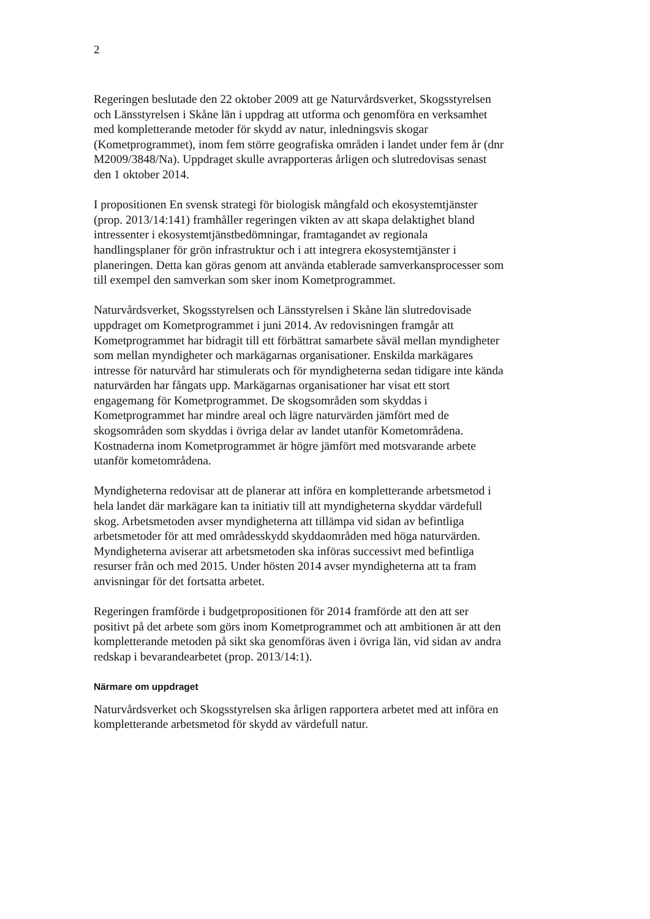2
Regeringen beslutade den 22 oktober 2009 att ge Naturvårdsverket, Skogsstyrelsen och Länsstyrelsen i Skåne län i uppdrag att utforma och genomföra en verksamhet med kompletterande metoder för skydd av natur, inledningsvis skogar (Kometprogrammet), inom fem större geografiska områden i landet under fem år (dnr M2009/3848/Na). Uppdraget skulle avrapporteras årligen och slutredovisas senast den 1 oktober 2014.
I propositionen En svensk strategi för biologisk mångfald och ekosystemtjänster (prop. 2013/14:141) framhåller regeringen vikten av att skapa delaktighet bland intressenter i ekosystemtjänstbedömningar, framtagandet av regionala handlingsplaner för grön infrastruktur och i att integrera ekosystemtjänster i planeringen. Detta kan göras genom att använda etablerade samverkansprocesser som till exempel den samverkan som sker inom Kometprogrammet.
Naturvårdsverket, Skogsstyrelsen och Länsstyrelsen i Skåne län slutredovisade uppdraget om Kometprogrammet i juni 2014. Av redovisningen framgår att Kometprogrammet har bidragit till ett förbättrat samarbete såväl mellan myndigheter som mellan myndigheter och markägarnas organisationer. Enskilda markägares intresse för naturvård har stimulerats och för myndigheterna sedan tidigare inte kända naturvärden har fångats upp. Markägarnas organisationer har visat ett stort engagemang för Kometprogrammet. De skogsområden som skyddas i Kometprogrammet har mindre areal och lägre naturvärden jämfört med de skogsområden som skyddas i övriga delar av landet utanför Kometområdena. Kostnaderna inom Kometprogrammet är högre jämfört med motsvarande arbete utanför kometområdena.
Myndigheterna redovisar att de planerar att införa en kompletterande arbetsmetod i hela landet där markägare kan ta initiativ till att myndigheterna skyddar värdefull skog. Arbetsmetoden avser myndigheterna att tillämpa vid sidan av befintliga arbetsmetoder för att med områdesskydd skyddaområden med höga naturvärden. Myndigheterna aviserar att arbetsmetoden ska införas successivt med befintliga resurser från och med 2015. Under hösten 2014 avser myndigheterna att ta fram anvisningar för det fortsatta arbetet.
Regeringen framförde i budgetpropositionen för 2014 framförde att den att ser positivt på det arbete som görs inom Kometprogrammet och att ambitionen är att den kompletterande metoden på sikt ska genomföras även i övriga län, vid sidan av andra redskap i bevarandearbetet (prop. 2013/14:1).
Närmare om uppdraget
Naturvårdsverket och Skogsstyrelsen ska årligen rapportera arbetet med att införa en kompletterande arbetsmetod för skydd av värdefull natur.